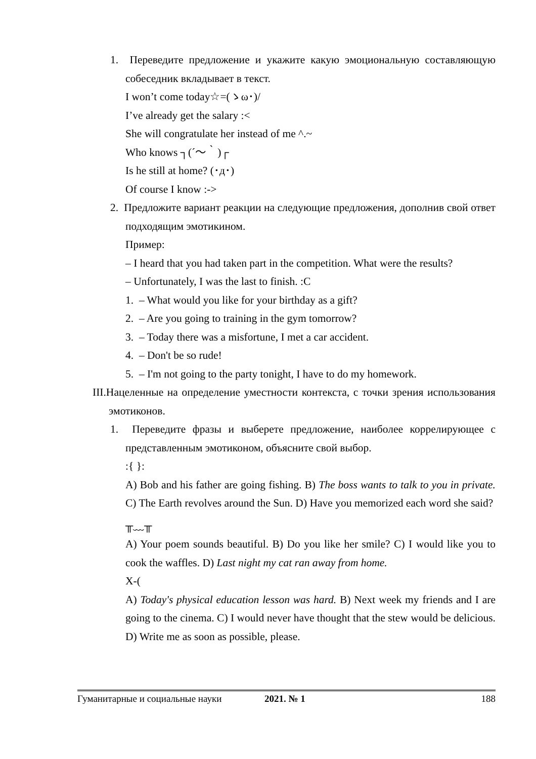1. Переведите предложение и укажите какую эмоциональную составляющую собеседник вкладывает в текст.
I won’t come today☆=(ゝω･)/
I’ve already get the salary :<
She will congratulate her instead of me ^.~
Who knows ┐(´〜｀)┌
Is he still at home? (･д･)
Of course I know :->
2. Предложите вариант реакции на следующие предложения, дополнив свой ответ подходящим эмотикином.
Пример:
– I heard that you had taken part in the competition. What were the results?
– Unfortunately, I was the last to finish. :C
1. – What would you like for your birthday as a gift?
2. – Are you going to training in the gym tomorrow?
3. – Today there was a misfortune, I met a car accident.
4. – Don't be so rude!
5. – I'm not going to the party tonight, I have to do my homework.
III.Нацеленные на определение уместности контекста, с точки зрения использования эмотиконов.
1. Переведите фразы и выберете предложение, наиболее коррелирующее с представленным эмотиконом, объясните свой выбор.
:{ }:
A) Bob and his father are going fishing. B) The boss wants to talk to you in private. C) The Earth revolves around the Sun. D) Have you memorized each word she said?
╥﹏╥
A) Your poem sounds beautiful. B) Do you like her smile? C) I would like you to cook the waffles. D) Last night my cat ran away from home.
X-(
A) Today's physical education lesson was hard. B) Next week my friends and I are going to the cinema. C) I would never have thought that the stew would be delicious. D) Write me as soon as possible, please.
Гуманитарные и социальные науки 2021. № 1 188